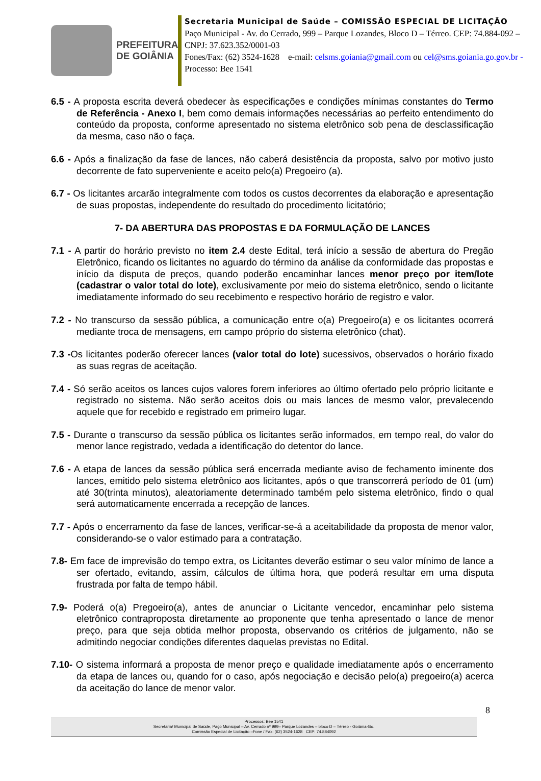PREFEITURA
DE GOIÂNIA
Secretaria Municipal de Saúde – COMISSÃO ESPECIAL DE LICITAÇÃO
Paço Municipal - Av. do Cerrado, 999 – Parque Lozandes, Bloco D – Térreo. CEP: 74.884-092 – CNPJ: 37.623.352/0001-03
Fones/Fax: (62) 3524-1628 e-mail: celsms.goiania@gmail.com ou cel@sms.goiania.go.gov.br - Processo: Bee 1541
6.5 - A proposta escrita deverá obedecer às especificações e condições mínimas constantes do Termo de Referência - Anexo I, bem como demais informações necessárias ao perfeito entendimento do conteúdo da proposta, conforme apresentado no sistema eletrônico sob pena de desclassificação da mesma, caso não o faça.
6.6 - Após a finalização da fase de lances, não caberá desistência da proposta, salvo por motivo justo decorrente de fato superveniente e aceito pelo(a) Pregoeiro (a).
6.7 - Os licitantes arcarão integralmente com todos os custos decorrentes da elaboração e apresentação de suas propostas, independente do resultado do procedimento licitatório;
7- DA ABERTURA DAS PROPOSTAS E DA FORMULAÇÃO DE LANCES
7.1 - A partir do horário previsto no item 2.4 deste Edital, terá início a sessão de abertura do Pregão Eletrônico, ficando os licitantes no aguardo do término da análise da conformidade das propostas e início da disputa de preços, quando poderão encaminhar lances menor preço por item/lote (cadastrar o valor total do lote), exclusivamente por meio do sistema eletrônico, sendo o licitante imediatamente informado do seu recebimento e respectivo horário de registro e valor.
7.2 - No transcurso da sessão pública, a comunicação entre o(a) Pregoeiro(a) e os licitantes ocorrerá mediante troca de mensagens, em campo próprio do sistema eletrônico (chat).
7.3 -Os licitantes poderão oferecer lances (valor total do lote) sucessivos, observados o horário fixado as suas regras de aceitação.
7.4 - Só serão aceitos os lances cujos valores forem inferiores ao último ofertado pelo próprio licitante e registrado no sistema. Não serão aceitos dois ou mais lances de mesmo valor, prevalecendo aquele que for recebido e registrado em primeiro lugar.
7.5 - Durante o transcurso da sessão pública os licitantes serão informados, em tempo real, do valor do menor lance registrado, vedada a identificação do detentor do lance.
7.6 - A etapa de lances da sessão pública será encerrada mediante aviso de fechamento iminente dos lances, emitido pelo sistema eletrônico aos licitantes, após o que transcorrerá período de 01 (um) até 30(trinta minutos), aleatoriamente determinado também pelo sistema eletrônico, findo o qual será automaticamente encerrada a recepção de lances.
7.7 - Após o encerramento da fase de lances, verificar-se-á a aceitabilidade da proposta de menor valor, considerando-se o valor estimado para a contratação.
7.8- Em face de imprevisão do tempo extra, os Licitantes deverão estimar o seu valor mínimo de lance a ser ofertado, evitando, assim, cálculos de última hora, que poderá resultar em uma disputa frustrada por falta de tempo hábil.
7.9- Poderá o(a) Pregoeiro(a), antes de anunciar o Licitante vencedor, encaminhar pelo sistema eletrônico contraproposta diretamente ao proponente que tenha apresentado o lance de menor preço, para que seja obtida melhor proposta, observando os critérios de julgamento, não se admitindo negociar condições diferentes daquelas previstas no Edital.
7.10- O sistema informará a proposta de menor preço e qualidade imediatamente após o encerramento da etapa de lances ou, quando for o caso, após negociação e decisão pelo(a) pregoeiro(a) acerca da aceitação do lance de menor valor.
8
Processos: Bee 1541
Secretaria/ Municipal de Saúde, Paço Municipal – Av. Cerrado nº 999– Parque Lozandes – bloco D – Térreo - Goiânia-Go.
Comissão Especial de Licitação –Fone / Fax: (62) 3524-1628 CEP: 74.884092